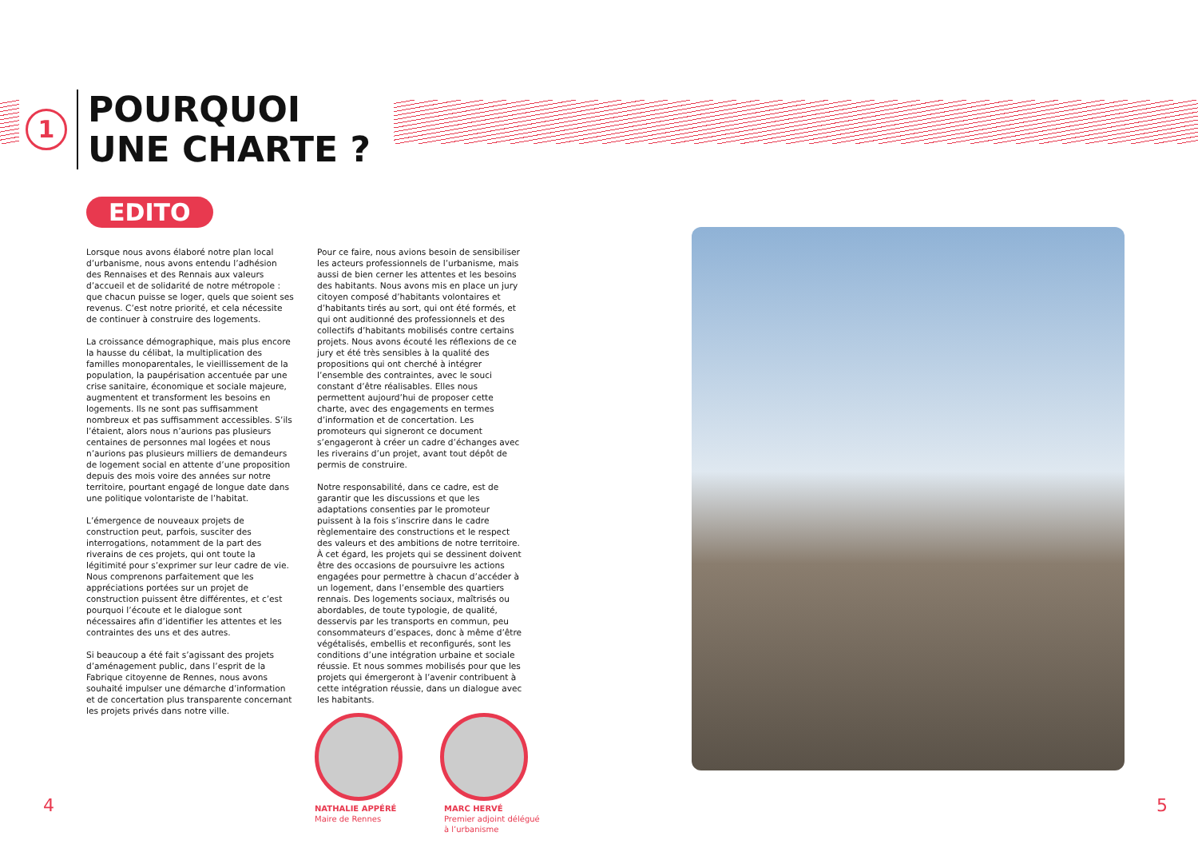1
POURQUOI
UNE CHARTE ?
EDITO
Lorsque nous avons élaboré notre plan local d’urbanisme, nous avons entendu l’adhésion des Rennaises et des Rennais aux valeurs d’accueil et de solidarité de notre métropole : que chacun puisse se loger, quels que soient ses revenus. C’est notre priorité, et cela nécessite de continuer à construire des logements.
La croissance démographique, mais plus encore la hausse du célibat, la multiplication des familles monoparentales, le vieillissement de la population, la paupérisation accentuée par une crise sanitaire, économique et sociale majeure, augmentent et transforment les besoins en logements. Ils ne sont pas suffisamment nombreux et pas suffisamment accessibles. S’ils l’étaient, alors nous n’aurions pas plusieurs centaines de personnes mal logées et nous n’aurions pas plusieurs milliers de demandeurs de logement social en attente d’une proposition depuis des mois voire des années sur notre territoire, pourtant engagé de longue date dans une politique volontariste de l’habitat.
L’émergence de nouveaux projets de construction peut, parfois, susciter des interrogations, notamment de la part des riverains de ces projets, qui ont toute la légitimité pour s’exprimer sur leur cadre de vie. Nous comprenons parfaitement que les appréciations portées sur un projet de construction puissent être différentes, et c’est pourquoi l’écoute et le dialogue sont nécessaires afin d’identifier les attentes et les contraintes des uns et des autres.
Si beaucoup a été fait s’agissant des projets d’aménagement public, dans l’esprit de la Fabrique citoyenne de Rennes, nous avons souhaité impulser une démarche d’information et de concertation plus transparente concernant les projets privés dans notre ville.
Pour ce faire, nous avions besoin de sensibiliser les acteurs professionnels de l’urbanisme, mais aussi de bien cerner les attentes et les besoins des habitants. Nous avons mis en place un jury citoyen composé d’habitants volontaires et d’habitants tirés au sort, qui ont été formés, et qui ont auditionné des professionnels et des collectifs d’habitants mobilisés contre certains projets. Nous avons écouté les réflexions de ce jury et été très sensibles à la qualité des propositions qui ont cherché à intégrer l’ensemble des contraintes, avec le souci constant d’être réalisables. Elles nous permettent aujourd’hui de proposer cette charte, avec des engagements en termes d’information et de concertation. Les promoteurs qui signeront ce document s’engageront à créer un cadre d’échanges avec les riverains d’un projet, avant tout dépôt de permis de construire.
Notre responsabilité, dans ce cadre, est de garantir que les discussions et que les adaptations consenties par le promoteur puissent à la fois s’inscrire dans le cadre règlementaire des constructions et le respect des valeurs et des ambitions de notre territoire. À cet égard, les projets qui se dessinent doivent être des occasions de poursuivre les actions engagées pour permettre à chacun d’accéder à un logement, dans l’ensemble des quartiers rennais. Des logements sociaux, maîtrisés ou abordables, de toute typologie, de qualité, desservis par les transports en commun, peu consommateurs d’espaces, donc à même d’être végétalisés, embellis et reconfigurés, sont les conditions d’une intégration urbaine et sociale réussie. Et nous sommes mobilisés pour que les projets qui émergeront à l’avenir contribuent à cette intégration réussie, dans un dialogue avec les habitants.
NATHALIE APPÉRÉ
Maire de Rennes
MARC HERVÉ
Premier adjoint délégué
à l’urbanisme
4 5